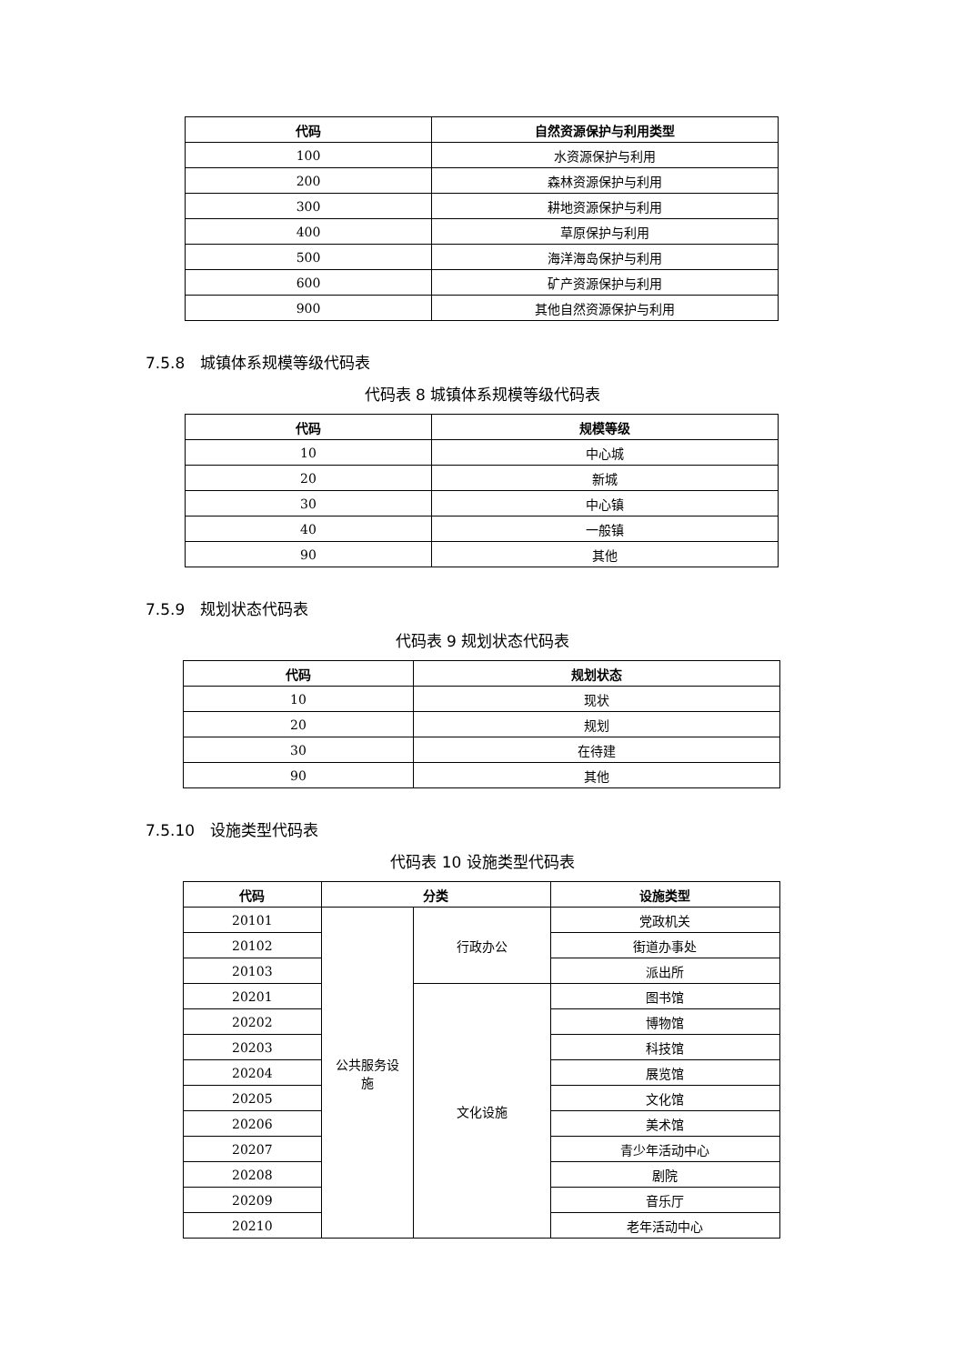| 代码 | 自然资源保护与利用类型 |
| --- | --- |
| 100 | 水资源保护与利用 |
| 200 | 森林资源保护与利用 |
| 300 | 耕地资源保护与利用 |
| 400 | 草原保护与利用 |
| 500 | 海洋海岛保护与利用 |
| 600 | 矿产资源保护与利用 |
| 900 | 其他自然资源保护与利用 |
7.5.8　城镇体系规模等级代码表
代码表 8 城镇体系规模等级代码表
| 代码 | 规模等级 |
| --- | --- |
| 10 | 中心城 |
| 20 | 新城 |
| 30 | 中心镇 |
| 40 | 一般镇 |
| 90 | 其他 |
7.5.9　规划状态代码表
代码表 9 规划状态代码表
| 代码 | 规划状态 |
| --- | --- |
| 10 | 现状 |
| 20 | 规划 |
| 30 | 在待建 |
| 90 | 其他 |
7.5.10　设施类型代码表
代码表 10 设施类型代码表
| 代码 | 分类 | | 设施类型 |
| --- | --- | --- | --- |
| 20101 | 公共服务设 施 | 行政办公 | 党政机关 |
| 20102 | | | 街道办事处 |
| 20103 | | | 派出所 |
| 20201 | | 文化设施 | 图书馆 |
| 20202 | | | 博物馆 |
| 20203 | | | 科技馆 |
| 20204 | | | 展览馆 |
| 20205 | | | 文化馆 |
| 20206 | | | 美术馆 |
| 20207 | | | 青少年活动中心 |
| 20208 | | | 剧院 |
| 20209 | | | 音乐厅 |
| 20210 | | | 老年活动中心 |